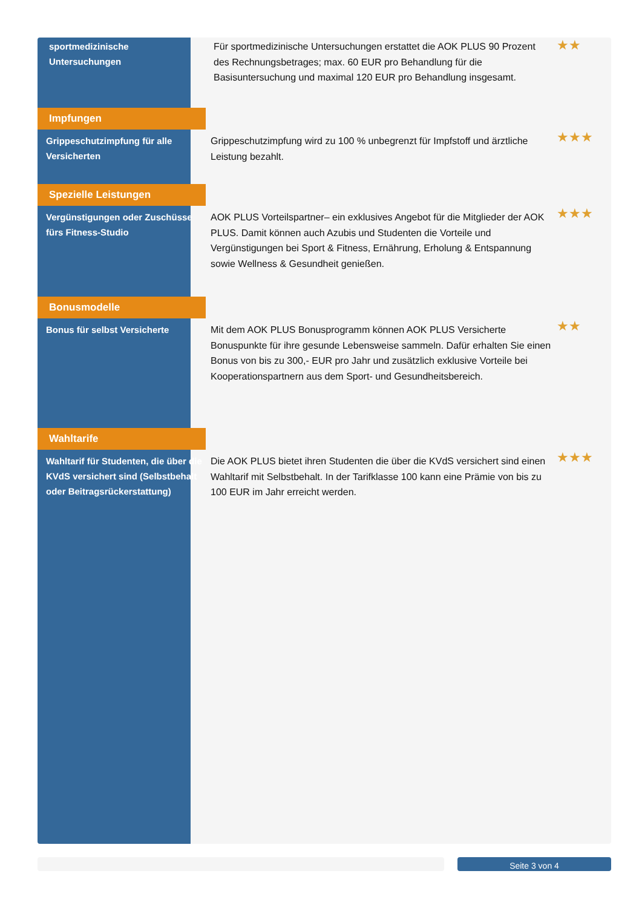| sportmedizinische Untersuchungen | Für sportmedizinische Untersuchungen erstattet die AOK PLUS 90 Prozent des Rechnungsbetrages; max. 60 EUR pro Behandlung für die Basisuntersuchung und maximal 120 EUR pro Behandlung insgesamt. | ★★ |
| Impfungen | | |
| Grippeschutzimpfung für alle Versicherten | Grippeschutzimpfung wird zu 100 % unbegrenzt für Impfstoff und ärztliche Leistung bezahlt. | ★★★ |
| Spezielle Leistungen | | |
| Vergünstigungen oder Zuschüsse fürs Fitness-Studio | AOK PLUS Vorteilspartner– ein exklusives Angebot für die Mitglieder der AOK PLUS. Damit können auch Azubis und Studenten die Vorteile und Vergünstigungen bei Sport & Fitness, Ernährung, Erholung & Entspannung sowie Wellness & Gesundheit genießen. | ★★★ |
| Bonusmodelle | | |
| Bonus für selbst Versicherte | Mit dem AOK PLUS Bonusprogramm können AOK PLUS Versicherte Bonuspunkte für ihre gesunde Lebensweise sammeln. Dafür erhalten Sie einen Bonus von bis zu 300,- EUR pro Jahr und zusätzlich exklusive Vorteile bei Kooperationspartnern aus dem Sport- und Gesundheitsbereich. | ★★ |
| Wahltarife | | |
| Wahltarif für Studenten, die über die KVdS versichert sind (Selbstbehalt oder Beitragsrückerstattung) | Die AOK PLUS bietet ihren Studenten die über die KVdS versichert sind einen Wahltarif mit Selbstbehalt. In der Tarifklasse 100 kann eine Prämie von bis zu 100 EUR im Jahr erreicht werden. | ★★★ |
Seite 3 von 4